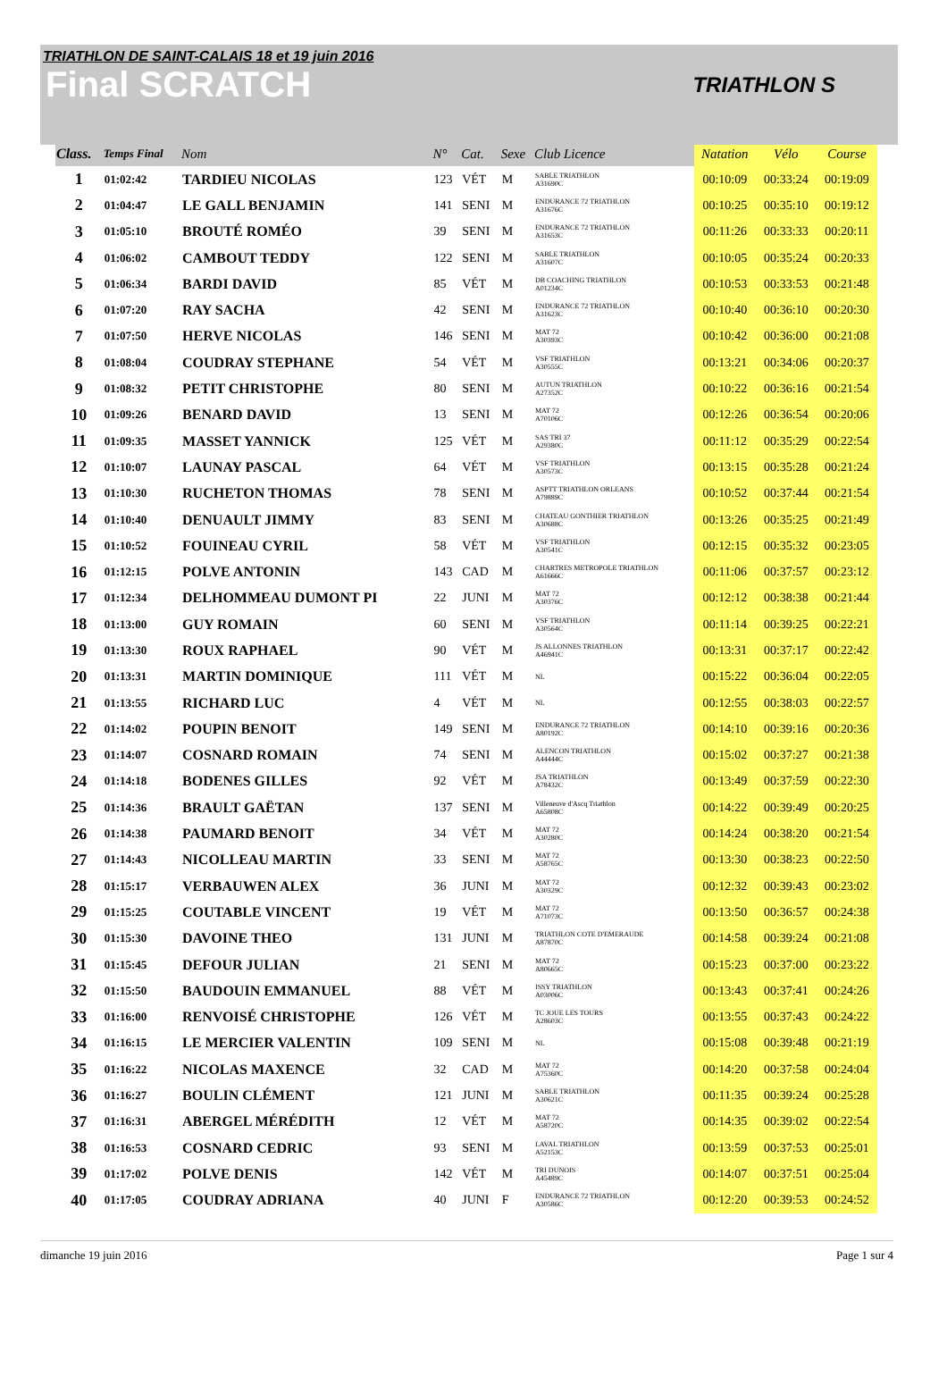TRIATHLON DE SAINT-CALAIS 18 et 19 juin 2016
Final SCRATCH
TRIATHLON S
| Class. | Temps Final | Nom | N° | Cat. | Sexe | Club Licence | Natation | Vélo | Course |
| --- | --- | --- | --- | --- | --- | --- | --- | --- | --- |
| 1 | 01:02:42 | TARDIEU NICOLAS | 123 | VÉT | M | SABLE TRIATHLON A31690C | 00:10:09 | 00:33:24 | 00:19:09 |
| 2 | 01:04:47 | LE GALL BENJAMIN | 141 | SENI | M | ENDURANCE 72 TRIATHLON A31676C | 00:10:25 | 00:35:10 | 00:19:12 |
| 3 | 01:05:10 | BROUTÉ ROMÉO | 39 | SENI | M | ENDURANCE 72 TRIATHLON A31653C | 00:11:26 | 00:33:33 | 00:20:11 |
| 4 | 01:06:02 | CAMBOUT TEDDY | 122 | SENI | M | SABLE TRIATHLON A31607C | 00:10:05 | 00:35:24 | 00:20:33 |
| 5 | 01:06:34 | BARDI DAVID | 85 | VÉT | M | DB COACHING TRIATHLON A01234C | 00:10:53 | 00:33:53 | 00:21:48 |
| 6 | 01:07:20 | RAY SACHA | 42 | SENI | M | ENDURANCE 72 TRIATHLON A31623C | 00:10:40 | 00:36:10 | 00:20:30 |
| 7 | 01:07:50 | HERVE NICOLAS | 146 | SENI | M | MAT 72 A30393C | 00:10:42 | 00:36:00 | 00:21:08 |
| 8 | 01:08:04 | COUDRAY STEPHANE | 54 | VÉT | M | VSF TRIATHLON A30555C | 00:13:21 | 00:34:06 | 00:20:37 |
| 9 | 01:08:32 | PETIT CHRISTOPHE | 80 | SENI | M | AUTUN TRIATHLON A27352C | 00:10:22 | 00:36:16 | 00:21:54 |
| 10 | 01:09:26 | BENARD DAVID | 13 | SENI | M | MAT 72 A70106C | 00:12:26 | 00:36:54 | 00:20:06 |
| 11 | 01:09:35 | MASSET YANNICK | 125 | VÉT | M | SAS TRI 37 A29380C | 00:11:12 | 00:35:29 | 00:22:54 |
| 12 | 01:10:07 | LAUNAY PASCAL | 64 | VÉT | M | VSF TRIATHLON A30573C | 00:13:15 | 00:35:28 | 00:21:24 |
| 13 | 01:10:30 | RUCHETON THOMAS | 78 | SENI | M | ASPTT TRIATHLON ORLEANS A79889C | 00:10:52 | 00:37:44 | 00:21:54 |
| 14 | 01:10:40 | DENUAULT JIMMY | 83 | SENI | M | CHATEAU GONTHIER TRIATHLON A30688C | 00:13:26 | 00:35:25 | 00:21:49 |
| 15 | 01:10:52 | FOUINEAU CYRIL | 58 | VÉT | M | VSF TRIATHLON A30541C | 00:12:15 | 00:35:32 | 00:23:05 |
| 16 | 01:12:15 | POLVE ANTONIN | 143 | CAD | M | CHARTRES METROPOLE TRIATHLON A61666C | 00:11:06 | 00:37:57 | 00:23:12 |
| 17 | 01:12:34 | DELHOMMEAU DUMONT PI | 22 | JUNI | M | MAT 72 A30376C | 00:12:12 | 00:38:38 | 00:21:44 |
| 18 | 01:13:00 | GUY ROMAIN | 60 | SENI | M | VSF TRIATHLON A30564C | 00:11:14 | 00:39:25 | 00:22:21 |
| 19 | 01:13:30 | ROUX RAPHAEL | 90 | VÉT | M | JS ALLONNES TRIATHLON A46941C | 00:13:31 | 00:37:17 | 00:22:42 |
| 20 | 01:13:31 | MARTIN DOMINIQUE | 111 | VÉT | M | NL | 00:15:22 | 00:36:04 | 00:22:05 |
| 21 | 01:13:55 | RICHARD LUC | 4 | VÉT | M | NL | 00:12:55 | 00:38:03 | 00:22:57 |
| 22 | 01:14:02 | POUPIN BENOIT | 149 | SENI | M | ENDURANCE 72 TRIATHLON A80192C | 00:14:10 | 00:39:16 | 00:20:36 |
| 23 | 01:14:07 | COSNARD ROMAIN | 74 | SENI | M | ALENCON TRIATHLON A44444C | 00:15:02 | 00:37:27 | 00:21:38 |
| 24 | 01:14:18 | BODENES GILLES | 92 | VÉT | M | JSA TRIATHLON A78432C | 00:13:49 | 00:37:59 | 00:22:30 |
| 25 | 01:14:36 | BRAULT GAËTAN | 137 | SENI | M | Villeneuve d'Ascq Triathlon A65808C | 00:14:22 | 00:39:49 | 00:20:25 |
| 26 | 01:14:38 | PAUMARD BENOIT | 34 | VÉT | M | MAT 72 A30280C | 00:14:24 | 00:38:20 | 00:21:54 |
| 27 | 01:14:43 | NICOLLEAU MARTIN | 33 | SENI | M | MAT 72 A58765C | 00:13:30 | 00:38:23 | 00:22:50 |
| 28 | 01:15:17 | VERBAUWEN ALEX | 36 | JUNI | M | MAT 72 A30329C | 00:12:32 | 00:39:43 | 00:23:02 |
| 29 | 01:15:25 | COUTABLE VINCENT | 19 | VÉT | M | MAT 72 A71073C | 00:13:50 | 00:36:57 | 00:24:38 |
| 30 | 01:15:30 | DAVOINE THEO | 131 | JUNI | M | TRIATHLON COTE D'EMERAUDE A87870C | 00:14:58 | 00:39:24 | 00:21:08 |
| 31 | 01:15:45 | DEFOUR JULIAN | 21 | SENI | M | MAT 72 A80665C | 00:15:23 | 00:37:00 | 00:23:22 |
| 32 | 01:15:50 | BAUDOUIN EMMANUEL | 88 | VÉT | M | ISSY TRIATHLON A03006C | 00:13:43 | 00:37:41 | 00:24:26 |
| 33 | 01:16:00 | RENVOISÉ CHRISTOPHE | 126 | VÉT | M | TC JOUE LES TOURS A28603C | 00:13:55 | 00:37:43 | 00:24:22 |
| 34 | 01:16:15 | LE MERCIER VALENTIN | 109 | SENI | M | NL | 00:15:08 | 00:39:48 | 00:21:19 |
| 35 | 01:16:22 | NICOLAS MAXENCE | 32 | CAD | M | MAT 72 A75360C | 00:14:20 | 00:37:58 | 00:24:04 |
| 36 | 01:16:27 | BOULIN CLÉMENT | 121 | JUNI | M | SABLE TRIATHLON A30621C | 00:11:35 | 00:39:24 | 00:25:28 |
| 37 | 01:16:31 | ABERGEL MÉRÉDITH | 12 | VÉT | M | MAT 72 A58720C | 00:14:35 | 00:39:02 | 00:22:54 |
| 38 | 01:16:53 | COSNARD CEDRIC | 93 | SENI | M | LAVAL TRIATHLON A52153C | 00:13:59 | 00:37:53 | 00:25:01 |
| 39 | 01:17:02 | POLVE DENIS | 142 | VÉT | M | TRI DUNOIS A45489C | 00:14:07 | 00:37:51 | 00:25:04 |
| 40 | 01:17:05 | COUDRAY ADRIANA | 40 | JUNI | F | ENDURANCE 72 TRIATHLON A30586C | 00:12:20 | 00:39:53 | 00:24:52 |
dimanche 19 juin 2016 Page 1 sur 4